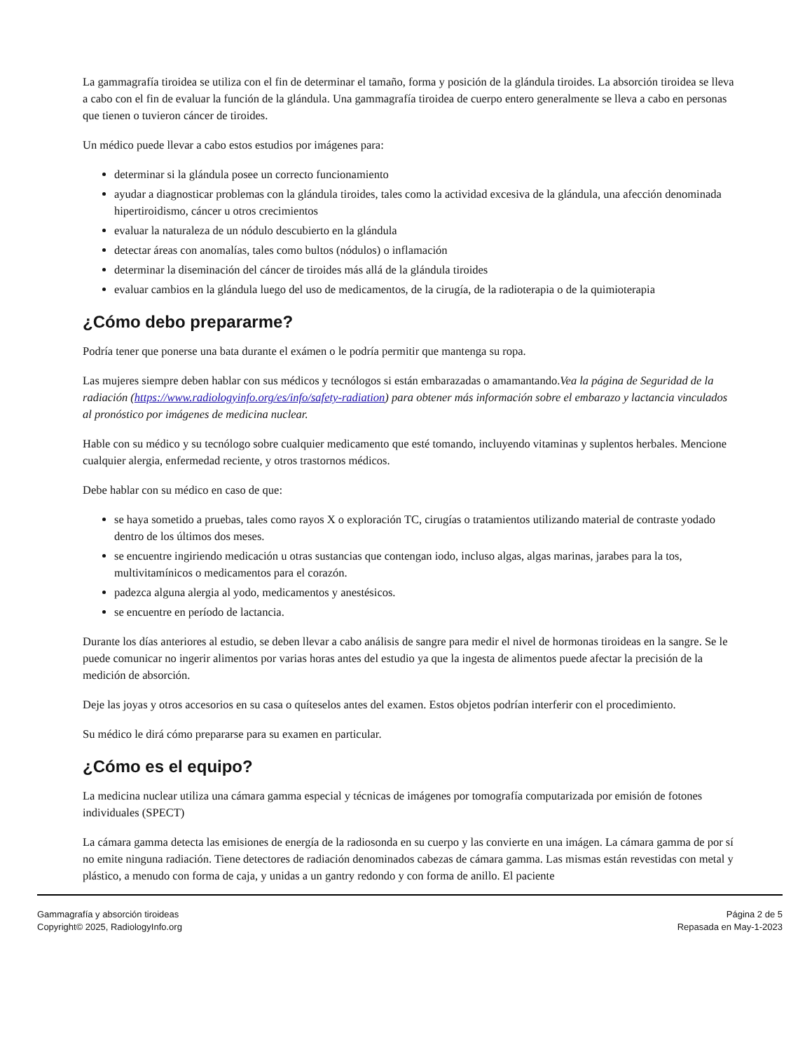La gammagrafía tiroidea se utiliza con el fin de determinar el tamaño, forma y posición de la glándula tiroides. La absorción tiroidea se lleva a cabo con el fin de evaluar la función de la glándula. Una gammagrafía tiroidea de cuerpo entero generalmente se lleva a cabo en personas que tienen o tuvieron cáncer de tiroides.
Un médico puede llevar a cabo estos estudios por imágenes para:
determinar si la glándula posee un correcto funcionamiento
ayudar a diagnosticar problemas con la glándula tiroides, tales como la actividad excesiva de la glándula, una afección denominada hipertiroidismo, cáncer u otros crecimientos
evaluar la naturaleza de un nódulo descubierto en la glándula
detectar áreas con anomalías, tales como bultos (nódulos) o inflamación
determinar la diseminación del cáncer de tiroides más allá de la glándula tiroides
evaluar cambios en la glándula luego del uso de medicamentos, de la cirugía, de la radioterapia o de la quimioterapia
¿Cómo debo prepararme?
Podría tener que ponerse una bata durante el exámen o le podría permitir que mantenga su ropa.
Las mujeres siempre deben hablar con sus médicos y tecnólogos si están embarazadas o amamantando.Vea la página de Seguridad de la radiación (https://www.radiologyinfo.org/es/info/safety-radiation) para obtener más información sobre el embarazo y lactancia vinculados al pronóstico por imágenes de medicina nuclear.
Hable con su médico y su tecnólogo sobre cualquier medicamento que esté tomando, incluyendo vitaminas y suplentos herbales. Mencione cualquier alergia, enfermedad reciente, y otros trastornos médicos.
Debe hablar con su médico en caso de que:
se haya sometido a pruebas, tales como rayos X o exploración TC, cirugías o tratamientos utilizando material de contraste yodado dentro de los últimos dos meses.
se encuentre ingiriendo medicación u otras sustancias que contengan iodo, incluso algas, algas marinas, jarabes para la tos, multivitamínicos o medicamentos para el corazón.
padezca alguna alergia al yodo, medicamentos y anestésicos.
se encuentre en período de lactancia.
Durante los días anteriores al estudio, se deben llevar a cabo análisis de sangre para medir el nivel de hormonas tiroideas en la sangre. Se le puede comunicar no ingerir alimentos por varias horas antes del estudio ya que la ingesta de alimentos puede afectar la precisión de la medición de absorción.
Deje las joyas y otros accesorios en su casa o quíteselos antes del examen. Estos objetos podrían interferir con el procedimiento.
Su médico le dirá cómo prepararse para su examen en particular.
¿Cómo es el equipo?
La medicina nuclear utiliza una cámara gamma especial y técnicas de imágenes por tomografía computarizada por emisión de fotones individuales (SPECT)
La cámara gamma detecta las emisiones de energía de la radiosonda en su cuerpo y las convierte en una imágen. La cámara gamma de por sí no emite ninguna radiación. Tiene detectores de radiación denominados cabezas de cámara gamma. Las mismas están revestidas con metal y plástico, a menudo con forma de caja, y unidas a un gantry redondo y con forma de anillo. El paciente
Gammagrafía y absorción tiroideas
Copyright© 2025, RadiologyInfo.org
Página 2 de 5
Repasada en May-1-2023